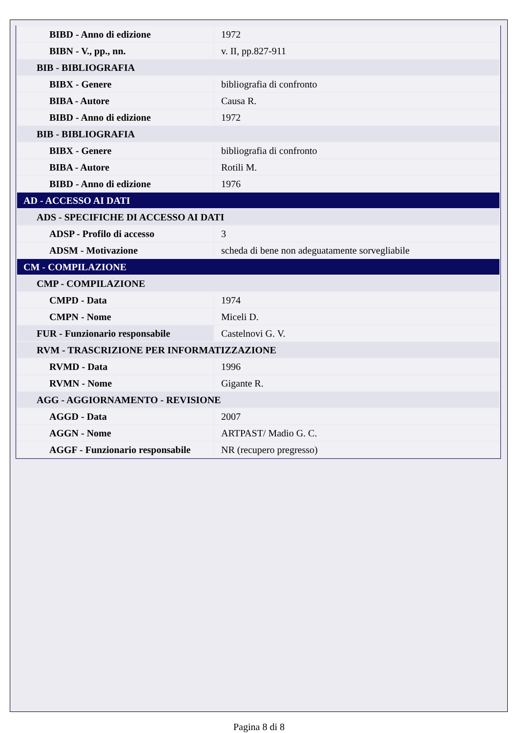| BIBD - Anno di edizione | 1972 |
| BIBN - V., pp., nn. | v. II, pp.827-911 |
| BIB - BIBLIOGRAFIA | |
| BIBX - Genere | bibliografia di confronto |
| BIBA - Autore | Causa R. |
| BIBD - Anno di edizione | 1972 |
| BIB - BIBLIOGRAFIA | |
| BIBX - Genere | bibliografia di confronto |
| BIBA - Autore | Rotili M. |
| BIBD - Anno di edizione | 1976 |
| AD - ACCESSO AI DATI | |
| ADS - SPECIFICHE DI ACCESSO AI DATI | |
| ADSP - Profilo di accesso | 3 |
| ADSM - Motivazione | scheda di bene non adeguatamente sorvegliabile |
| CM - COMPILAZIONE | |
| CMP - COMPILAZIONE | |
| CMPD - Data | 1974 |
| CMPN - Nome | Miceli D. |
| FUR - Funzionario responsabile | Castelnovi G. V. |
| RVM - TRASCRIZIONE PER INFORMATIZZAZIONE | |
| RVMD - Data | 1996 |
| RVMN - Nome | Gigante R. |
| AGG - AGGIORNAMENTO - REVISIONE | |
| AGGD - Data | 2007 |
| AGGN - Nome | ARTPAST/ Madio G. C. |
| AGGF - Funzionario responsabile | NR (recupero pregresso) |
Pagina 8 di 8